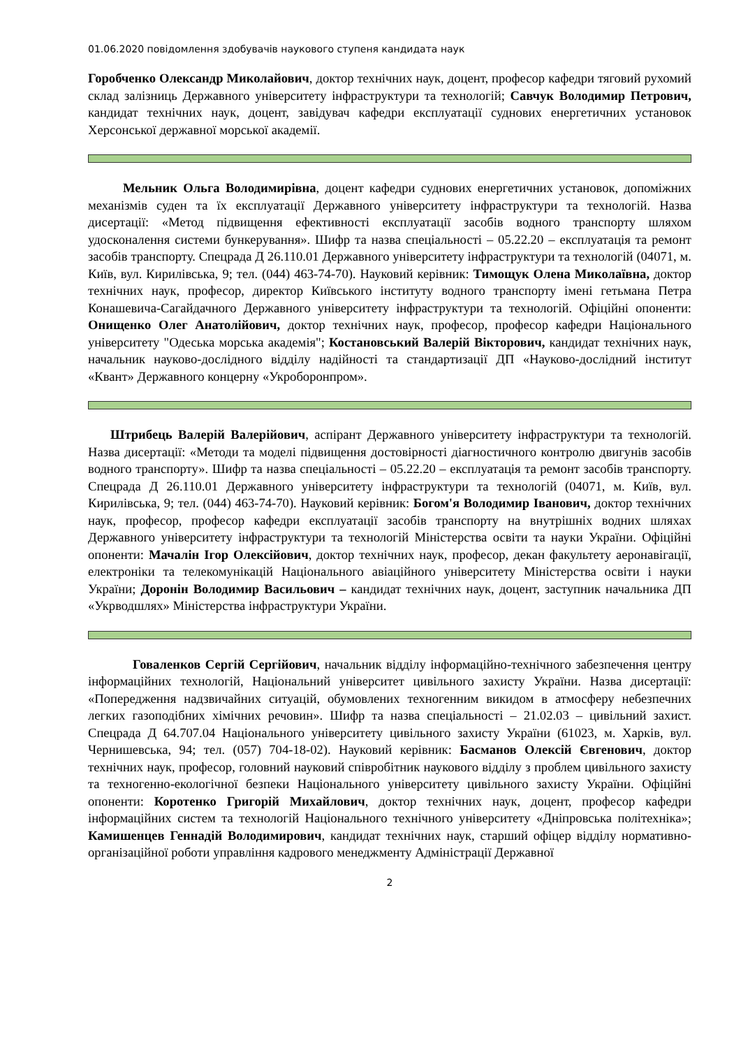01.06.2020 повідомлення здобувачів наукового ступеня кандидата наук
Горобченко Олександр Миколайович, доктор технічних наук, доцент, професор кафедри тяговий рухомий склад залізниць Державного університету інфраструктури та технологій; Савчук Володимир Петрович, кандидат технічних наук, доцент, завідувач кафедри експлуатації суднових енергетичних установок Херсонської державної морської академії.
Мельник Ольга Володимирівна, доцент кафедри суднових енергетичних установок, допоміжних механізмів суден та їх експлуатації Державного університету інфраструктури та технологій. Назва дисертації: «Метод підвищення ефективності експлуатації засобів водного транспорту шляхом удосконалення системи бункерування». Шифр та назва спеціальності – 05.22.20 – експлуатація та ремонт засобів транспорту. Спецрада Д 26.110.01 Державного університету інфраструктури та технологій (04071, м. Київ, вул. Кирилівська, 9; тел. (044) 463-74-70). Науковий керівник: Тимощук Олена Миколаївна, доктор технічних наук, професор, директор Київського інституту водного транспорту імені гетьмана Петра Конашевича-Сагайдачного Державного університету інфраструктури та технологій. Офіційні опоненти: Онищенко Олег Анатолійович, доктор технічних наук, професор, професор кафедри Національного університету "Одеська морська академія"; Костановський Валерій Вікторович, кандидат технічних наук, начальник науково-дослідного відділу надійності та стандартизації ДП «Науково-дослідний інститут «Квант» Державного концерну «Укроборонпром».
Штрибець Валерій Валерійович, аспірант Державного університету інфраструктури та технологій. Назва дисертації: «Методи та моделі підвищення достовірності діагностичного контролю двигунів засобів водного транспорту». Шифр та назва спеціальності – 05.22.20 – експлуатація та ремонт засобів транспорту. Спецрада Д 26.110.01 Державного університету інфраструктури та технологій (04071, м. Київ, вул. Кирилівська, 9; тел. (044) 463-74-70). Науковий керівник: Богом'я Володимир Іванович, доктор технічних наук, професор, професор кафедри експлуатації засобів транспорту на внутрішніх водних шляхах Державного університету інфраструктури та технологій Міністерства освіти та науки України. Офіційні опоненти: Мачалін Ігор Олексійович, доктор технічних наук, професор, декан факультету аеронавігації, електроніки та телекомунікацій Національного авіаційного університету Міністерства освіти і науки України; Доронін Володимир Васильович – кандидат технічних наук, доцент, заступник начальника ДП «Укрводшлях» Міністерства інфраструктури України.
Говаленков Сергій Сергійович, начальник відділу інформаційно-технічного забезпечення центру інформаційних технологій, Національний університет цивільного захисту України. Назва дисертації: «Попередження надзвичайних ситуацій, обумовлених техногенним викидом в атмосферу небезпечних легких газоподібних хімічних речовин». Шифр та назва спеціальності – 21.02.03 – цивільний захист. Спецрада Д 64.707.04 Національного університету цивільного захисту України (61023, м. Харків, вул. Чернишевська, 94; тел. (057) 704-18-02). Науковий керівник: Басманов Олексій Євгенович, доктор технічних наук, професор, головний науковий співробітник наукового відділу з проблем цивільного захисту та техногенно-екологічної безпеки Національного університету цивільного захисту України. Офіційні опоненти: Коротенко Григорій Михайлович, доктор технічних наук, доцент, професор кафедри інформаційних систем та технологій Національного технічного університету «Дніпровська політехніка»; Камишенцев Геннадій Володимирович, кандидат технічних наук, старший офіцер відділу нормативно-організаційної роботи управління кадрового менеджменту Адміністрації Державної
2